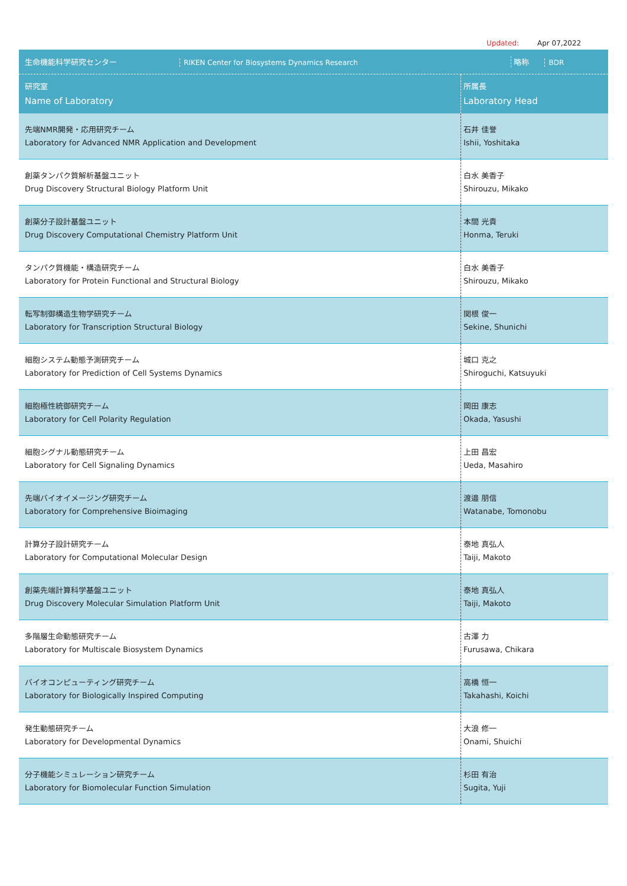Updated: Apr 07,2022
| 生命機能科学研究センター RIKEN Center for Biosystems Dynamics Research 略称 BDR | |
| 研究室 Name of Laboratory | 所属長 Laboratory Head |
| 先端NMR開発・応用研究チーム Laboratory for Advanced NMR Application and Development | 石井 佳誉 Ishii, Yoshitaka |
| 創薬タンパク質解析基盤ユニット Drug Discovery Structural Biology Platform Unit | 白水 美香子 Shirouzu, Mikako |
| 創薬分子設計基盤ユニット Drug Discovery Computational Chemistry Platform Unit | 本間 光貴 Honma, Teruki |
| タンパク質機能・構造研究チーム Laboratory for Protein Functional and Structural Biology | 白水 美香子 Shirouzu, Mikako |
| 転写制御構造生物学研究チーム Laboratory for Transcription Structural Biology | 関根 俊一 Sekine, Shunichi |
| 細胞システム動態予測研究チーム Laboratory for Prediction of Cell Systems Dynamics | 城口 克之 Shiroguchi, Katsuyuki |
| 細胞極性統御研究チーム Laboratory for Cell Polarity Regulation | 岡田 康志 Okada, Yasushi |
| 細胞シグナル動態研究チーム Laboratory for Cell Signaling Dynamics | 上田 昌宏 Ueda, Masahiro |
| 先端バイオイメージング研究チーム Laboratory for Comprehensive Bioimaging | 渡邉 朋信 Watanabe, Tomonobu |
| 計算分子設計研究チーム Laboratory for Computational Molecular Design | 泰地 真弘人 Taiji, Makoto |
| 創薬先端計算科学基盤ユニット Drug Discovery Molecular Simulation Platform Unit | 泰地 真弘人 Taiji, Makoto |
| 多階層生命動態研究チーム Laboratory for Multiscale Biosystem Dynamics | 古澤 力 Furusawa, Chikara |
| バイオコンピューティング研究チーム Laboratory for Biologically Inspired Computing | 高橋 恒一 Takahashi, Koichi |
| 発生動態研究チーム Laboratory for Developmental Dynamics | 大浪 修一 Onami, Shuichi |
| 分子機能シミュレーション研究チーム Laboratory for Biomolecular Function Simulation | 杉田 有治 Sugita, Yuji |